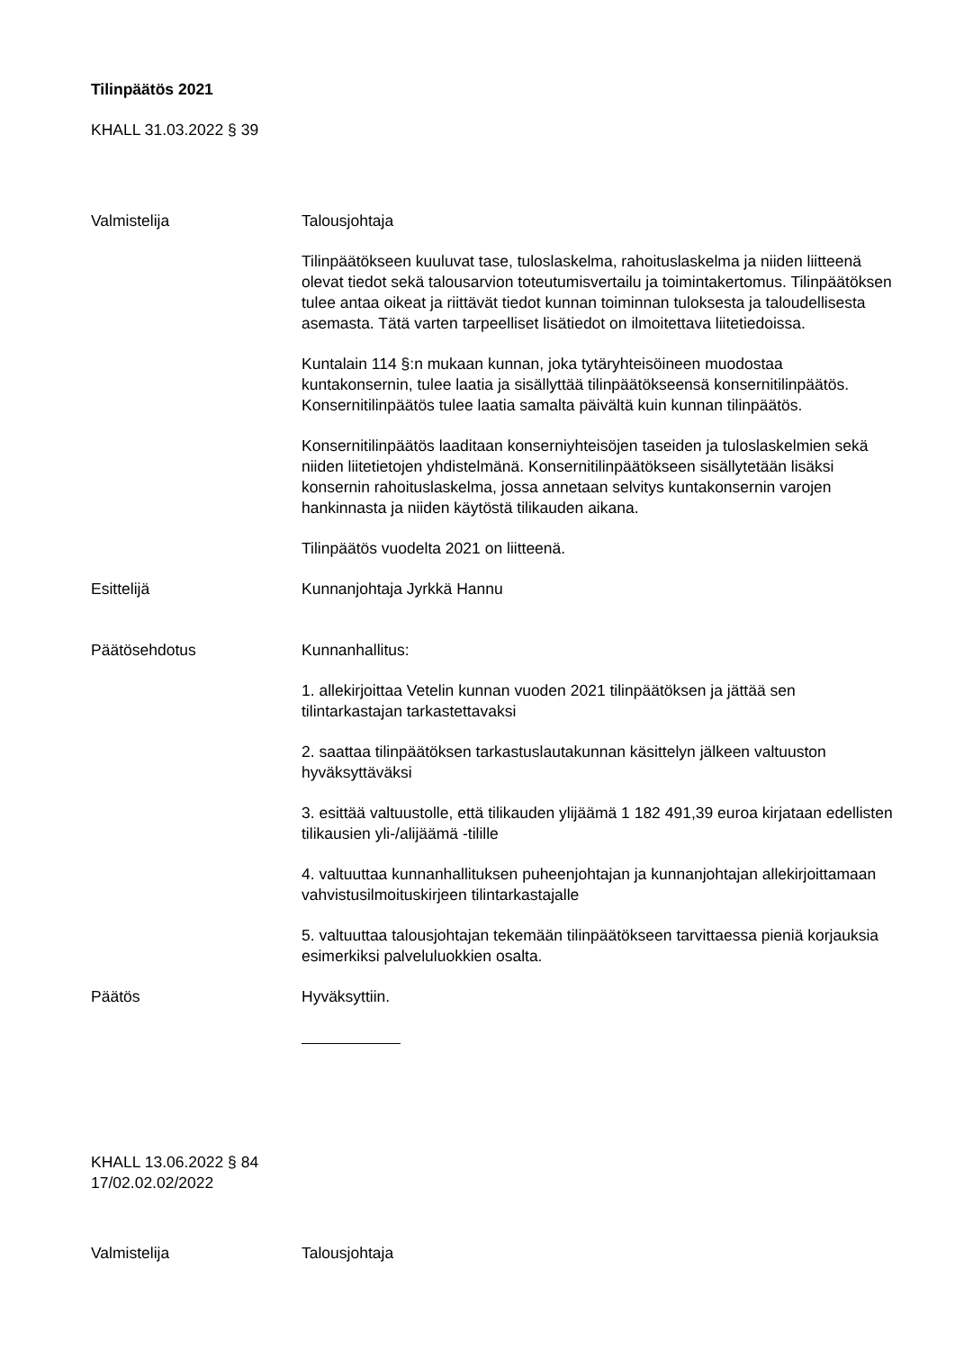Tilinpäätös 2021
KHALL 31.03.2022 § 39
Valmistelija Talousjohtaja
Tilinpäätökseen kuuluvat tase, tuloslaskelma, rahoituslaskelma ja niiden liitteenä olevat tiedot sekä talousarvion toteutumisvertailu ja toimintakertomus. Tilinpäätöksen tulee antaa oikeat ja riittävät tiedot kunnan toiminnan tuloksesta ja taloudellisesta asemasta. Tätä varten tarpeelliset lisätiedot on ilmoitettava liitetiedoissa.
Kuntalain 114 §:n mukaan kunnan, joka tytäryhteisöineen muodostaa kuntakonsernin, tulee laatia ja sisällyttää tilinpäätökseensä konsernitilinpäätös. Konsernitilinpäätös tulee laatia samalta päivältä kuin kunnan tilinpäätös.
Konsernitilinpäätös laaditaan konserniyhteisöjen taseiden ja tuloslaskelmien sekä niiden liitetietojen yhdistelmänä. Konsernitilinpäätökseen sisällytetään lisäksi konsernin rahoituslaskelma, jossa annetaan selvitys kuntakonsernin varojen hankinnasta ja niiden käytöstä tilikauden aikana.
Tilinpäätös vuodelta 2021 on liitteenä.
Esittelijä Kunnanjohtaja Jyrkkä Hannu
Päätösehdotus Kunnanhallitus:
1. allekirjoittaa Vetelin kunnan vuoden 2021 tilinpäätöksen ja jättää sen tilintarkastajan tarkastettavaksi
2. saattaa tilinpäätöksen tarkastuslautakunnan käsittelyn jälkeen valtuuston hyväksyttäväksi
3. esittää valtuustolle, että tilikauden ylijäämä 1 182 491,39 euroa kirjataan edellisten tilikausien yli-/alijäämä -tilille
4. valtuuttaa kunnanhallituksen puheenjohtajan ja kunnanjohtajan allekirjoittamaan vahvistusilmoituskirjeen tilintarkastajalle
5. valtuuttaa talousjohtajan tekemään tilinpäätökseen tarvittaessa pieniä korjauksia esimerkiksi palveluluokkien osalta.
Päätös Hyväksyttiin.
KHALL 13.06.2022 § 84
17/02.02.02/2022
Valmistelija Talousjohtaja